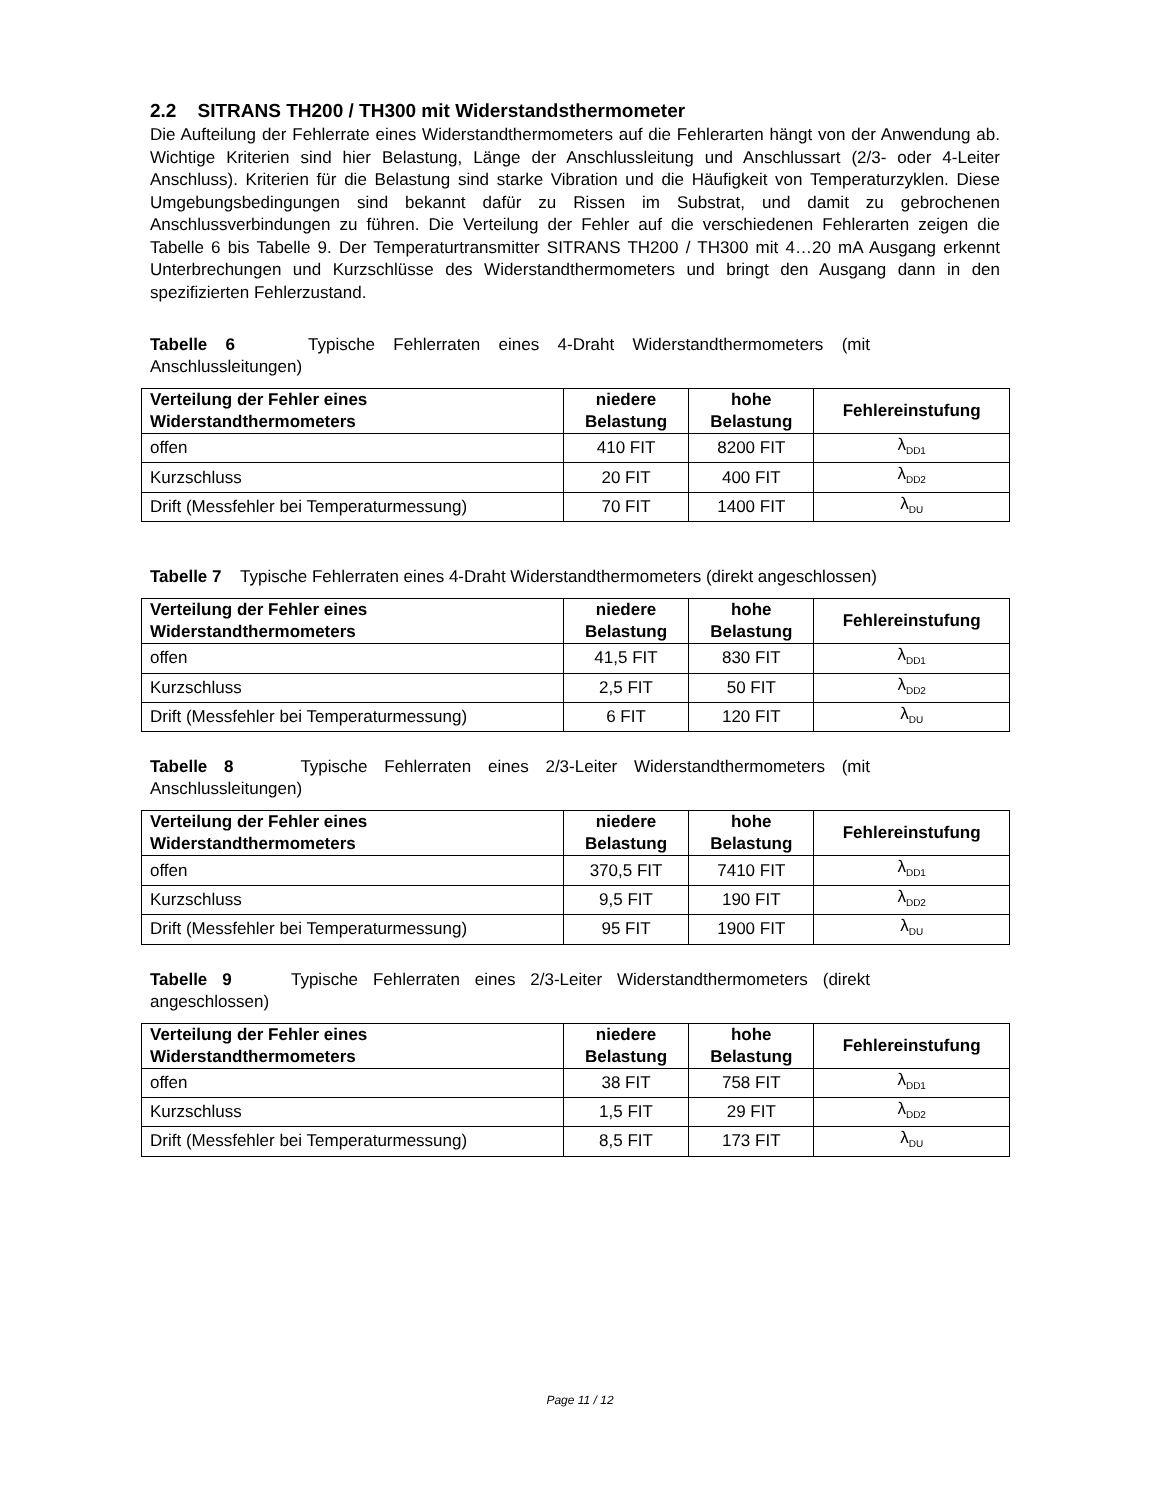2.2 SITRANS TH200 / TH300 mit Widerstandsthermometer
Die Aufteilung der Fehlerrate eines Widerstandthermometers auf die Fehlerarten hängt von der Anwendung ab. Wichtige Kriterien sind hier Belastung, Länge der Anschlussleitung und Anschlussart (2/3- oder 4-Leiter Anschluss). Kriterien für die Belastung sind starke Vibration und die Häufigkeit von Temperaturzyklen. Diese Umgebungsbedingungen sind bekannt dafür zu Rissen im Substrat, und damit zu gebrochenen Anschlussverbindungen zu führen. Die Verteilung der Fehler auf die verschiedenen Fehlerarten zeigen die Tabelle 6 bis Tabelle 9. Der Temperaturtransmitter SITRANS TH200 / TH300 mit 4…20 mA Ausgang erkennt Unterbrechungen und Kurzschlüsse des Widerstandthermometers und bringt den Ausgang dann in den spezifizierten Fehlerzustand.
Tabelle 6 Typische Fehlerraten eines 4-Draht Widerstandthermometers (mit Anschlussleitungen)
| Verteilung der Fehler eines Widerstandthermometers | niedere Belastung | hohe Belastung | Fehlereinstufung |
| --- | --- | --- | --- |
| offen | 410 FIT | 8200 FIT | λ<sub>DD1</sub> |
| Kurzschluss | 20 FIT | 400 FIT | λ<sub>DD2</sub> |
| Drift (Messfehler bei Temperaturmessung) | 70 FIT | 1400 FIT | λ<sub>DU</sub> |
Tabelle 7 Typische Fehlerraten eines 4-Draht Widerstandthermometers (direkt angeschlossen)
| Verteilung der Fehler eines Widerstandthermometers | niedere Belastung | hohe Belastung | Fehlereinstufung |
| --- | --- | --- | --- |
| offen | 41,5 FIT | 830 FIT | λ<sub>DD1</sub> |
| Kurzschluss | 2,5 FIT | 50 FIT | λ<sub>DD2</sub> |
| Drift (Messfehler bei Temperaturmessung) | 6 FIT | 120 FIT | λ<sub>DU</sub> |
Tabelle 8 Typische Fehlerraten eines 2/3-Leiter Widerstandthermometers (mit Anschlussleitungen)
| Verteilung der Fehler eines Widerstandthermometers | niedere Belastung | hohe Belastung | Fehlereinstufung |
| --- | --- | --- | --- |
| offen | 370,5 FIT | 7410 FIT | λ<sub>DD1</sub> |
| Kurzschluss | 9,5 FIT | 190 FIT | λ<sub>DD2</sub> |
| Drift (Messfehler bei Temperaturmessung) | 95 FIT | 1900 FIT | λ<sub>DU</sub> |
Tabelle 9 Typische Fehlerraten eines 2/3-Leiter Widerstandthermometers (direkt angeschlossen)
| Verteilung der Fehler eines Widerstandthermometers | niedere Belastung | hohe Belastung | Fehlereinstufung |
| --- | --- | --- | --- |
| offen | 38 FIT | 758 FIT | λ<sub>DD1</sub> |
| Kurzschluss | 1,5 FIT | 29 FIT | λ<sub>DD2</sub> |
| Drift (Messfehler bei Temperaturmessung) | 8,5 FIT | 173 FIT | λ<sub>DU</sub> |
Page 11 / 12